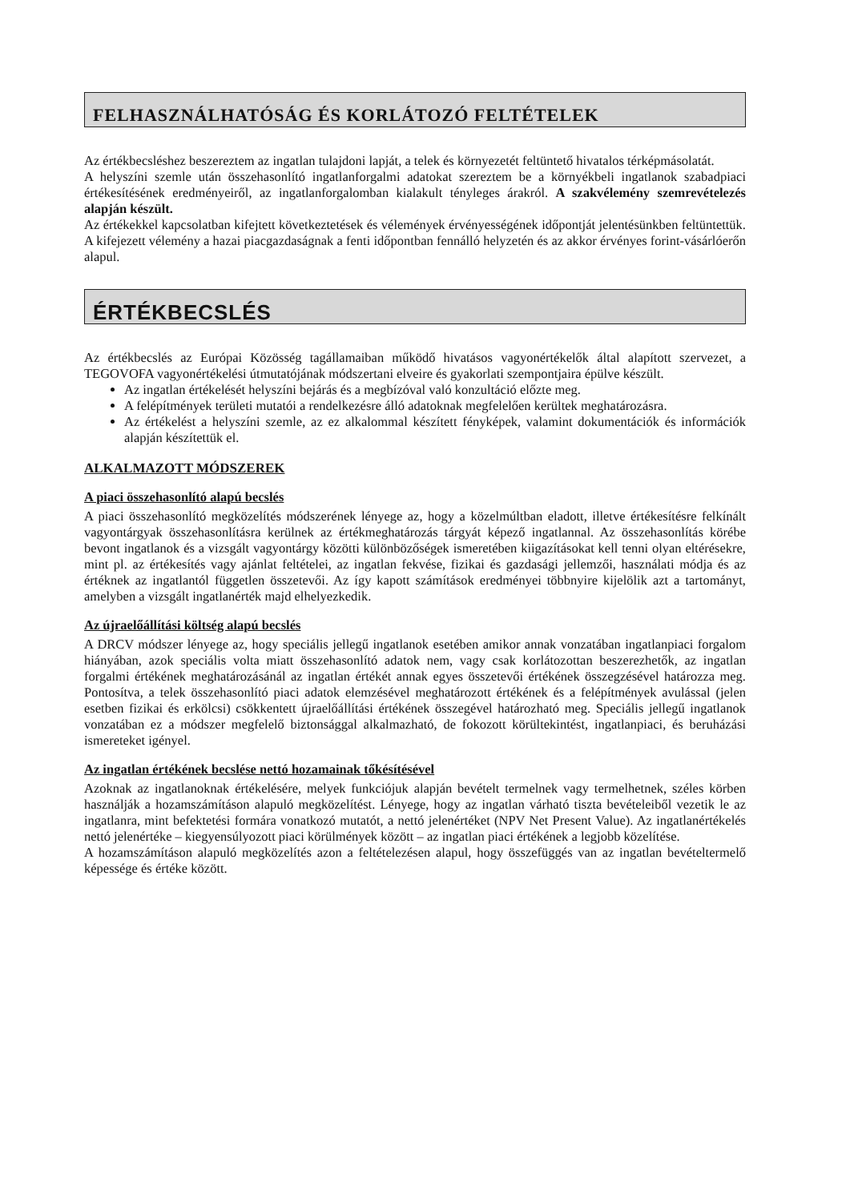FELHASZNÁLHATÓSÁG ÉS KORLÁTOZÓ FELTÉTELEK
Az értékbecsléshez beszereztem az ingatlan tulajdoni lapját, a telek és környezetét feltüntető hivatalos térképmásolatát.
A helyszíni szemle után összehasonlító ingatlanforgalmi adatokat szereztem be a környékbeli ingatlanok szabadpiaci értékesítésének eredményeiről, az ingatlanforgalomban kialakult tényleges árakról. A szakvélemény szemrevételezés alapján készült.
Az értékekkel kapcsolatban kifejtett következtetések és vélemények érvényességének időpontját jelentésünkben feltüntettük. A kifejezett vélemény a hazai piacgazdaságnak a fenti időpontban fennálló helyzetén és az akkor érvényes forint-vásárlóerőn alapul.
ÉRTÉKBECSLÉS
Az értékbecslés az Európai Közösség tagállamaiban működő hivatásos vagyonértékelők által alapított szervezet, a TEGOVOFA vagyonértékelési útmutatójának módszertani elveire és gyakorlati szempontjaira épülve készült.
Az ingatlan értékelését helyszíni bejárás és a megbízóval való konzultáció előzte meg.
A felépítmények területi mutatói a rendelkezésre álló adatoknak megfelelően kerültek meghatározásra.
Az értékelést a helyszíni szemle, az ez alkalommal készített fényképek, valamint dokumentációk és információk alapján készítettük el.
ALKALMAZOTT MÓDSZEREK
A piaci összehasonlító alapú becslés
A piaci összehasonlító megközelítés módszerének lényege az, hogy a közelmúltban eladott, illetve értékesítésre felkínált vagyontárgyak összehasonlításra kerülnek az értékmeghatározás tárgyát képező ingatlannal. Az összehasonlítás körébe bevont ingatlanok és a vizsgált vagyontárgy közötti különbözőségek ismeretében kiigazításokat kell tenni olyan eltérésekre, mint pl. az értékesítés vagy ajánlat feltételei, az ingatlan fekvése, fizikai és gazdasági jellemzői, használati módja és az értéknek az ingatlantól független összetevői. Az így kapott számítások eredményei többnyire kijelölik azt a tartományt, amelyben a vizsgált ingatlanérték majd elhelyezkedik.
Az újraelőállítási költség alapú becslés
A DRCV módszer lényege az, hogy speciális jellegű ingatlanok esetében amikor annak vonzatában ingatlanpiaci forgalom hiányában, azok speciális volta miatt összehasonlító adatok nem, vagy csak korlátozottan beszerezhetők, az ingatlan forgalmi értékének meghatározásánál az ingatlan értékét annak egyes összetevői értékének összegzésével határozza meg. Pontosítva, a telek összehasonlító piaci adatok elemzésével meghatározott értékének és a felépítmények avulással (jelen esetben fizikai és erkölcsi) csökkentett újraelőállítási értékének összegével határozható meg. Speciális jellegű ingatlanok vonzatában ez a módszer megfelelő biztonsággal alkalmazható, de fokozott körültekintést, ingatlanpiaci, és beruházási ismereteket igényel.
Az ingatlan értékének becslése nettó hozamainak tőkésítésével
Azoknak az ingatlanoknak értékelésére, melyek funkciójuk alapján bevételt termelnek vagy termelhetnek, széles körben használják a hozamszámításon alapuló megközelítést. Lényege, hogy az ingatlan várható tiszta bevételeiből vezetik le az ingatlanra, mint befektetési formára vonatkozó mutatót, a nettó jelenértéket (NPV Net Present Value). Az ingatlanértékelés nettó jelenértéke – kiegyensúlyozott piaci körülmények között – az ingatlan piaci értékének a legjobb közelítése.
A hozamszámításon alapuló megközelítés azon a feltételezésen alapul, hogy összefüggés van az ingatlan bevételtermelő képessége és értéke között.